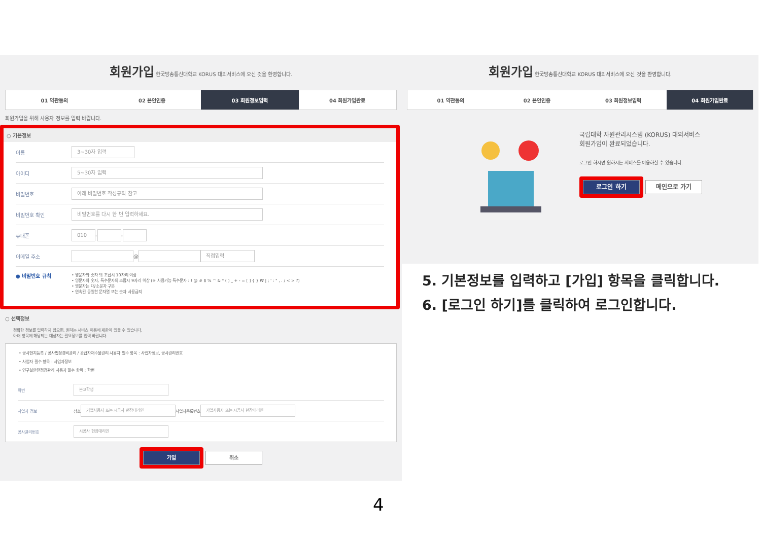회원가입 한국방송통신대학교 KORUS 대외서비스에 오신 것을 환영합니다.
01 약관동의 02 본인인증 03 회원정보입력 04 회원가입완료
회원가입을 위해 사용자 정보를 입력 바랍니다.
○ 기본정보
이름
3~30자 입력
아이디
5~30자 입력
비밀번호
아래 비밀번호 작성규칙 참고
비밀번호 확인
비밀번호를 다시 한 번 입력하세요.
휴대폰
010
-
-
이메일 주소
@
직접입력
● 비밀번호 규칙
• 영문자와 숫자 의 조합시 10자리 이상
• 영문자와 숫자, 특수문자의 조합시 9자리 이상 (※ 사용가능 특수문자 : ! @ # $ % ^ & * ( ) _ + - = [ ] { } ₩ | ; ' : " , . / < > ?)
• 영문자는 대/소문자 구분
• 연속된 동일한 문자열 또는 숫자 사용금지
○ 선택정보
정확한 정보를 입력하지 않으면, 원하는 서비스 이용에 제한이 있을 수 있습니다.
아래 항목에 해당되는 대상자는 필요정보를 입력 바랍니다.
• 공사현지등록 / 공사법정경비관리 / 관급자재수불관리 사용자 필수 항목 : 사업자정보, 공사관리번호
• 사업자 필수 항목 : 사업자정보
• 연구실안전점검관리 사용자 필수 항목 : 학번
학번
본교학생
사업자 정보 상호
기업사용자 또는 시공사 현장대리인
사업자등록번호
기업사용자 또는 시공사 현장대리인
공사관리번호
시공사 현장대리인
가입 취소
회원가입 한국방송통신대학교 KORUS 대외서비스에 오신 것을 환영합니다.
01 약관동의 02 본인인증 03 회원정보입력 04 회원가입완료
국립대학 자원관리시스템 (KORUS) 대외서비스
회원가입이 완료되었습니다.
로그인 하시면 원하시는 서비스를 이용하실 수 있습니다.
로그인 하기 메인으로 가기
5. 기본정보를 입력하고 [가입] 항목을 클릭합니다.
6. [로그인 하기]를 클릭하여 로그인합니다.
4